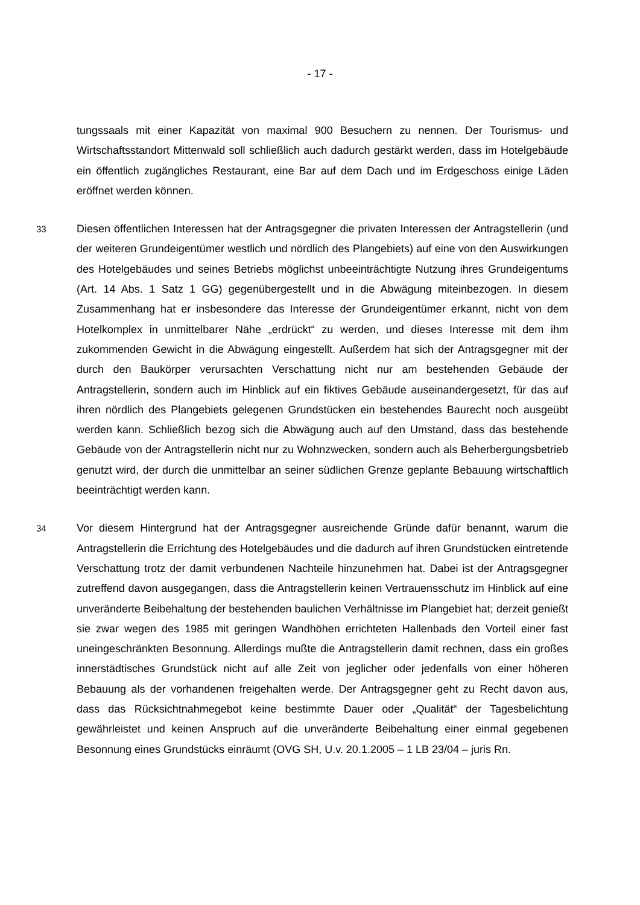- 17 -
tungssaals mit einer Kapazität von maximal 900 Besuchern zu nennen. Der Tourismus- und Wirtschaftsstandort Mittenwald soll schließlich auch dadurch gestärkt werden, dass im Hotelgebäude ein öffentlich zugängliches Restaurant, eine Bar auf dem Dach und im Erdgeschoss einige Läden eröffnet werden können.
33
Diesen öffentlichen Interessen hat der Antragsgegner die privaten Interessen der Antragstellerin (und der weiteren Grundeigentümer westlich und nördlich des Plangebiets) auf eine von den Auswirkungen des Hotelgebäudes und seines Betriebs möglichst unbeeinträchtigte Nutzung ihres Grundeigentums (Art. 14 Abs. 1 Satz 1 GG) gegenübergestellt und in die Abwägung miteinbezogen. In diesem Zusammenhang hat er insbesondere das Interesse der Grundeigentümer erkannt, nicht von dem Hotelkomplex in unmittelbarer Nähe „erdrückt“ zu werden, und dieses Interesse mit dem ihm zukommenden Gewicht in die Abwägung eingestellt. Außerdem hat sich der Antragsgegner mit der durch den Baukörper verursachten Verschattung nicht nur am bestehenden Gebäude der Antragstellerin, sondern auch im Hinblick auf ein fiktives Gebäude auseinandergesetzt, für das auf ihren nördlich des Plangebiets gelegenen Grundstücken ein bestehendes Baurecht noch ausgeübt werden kann. Schließlich bezog sich die Abwägung auch auf den Umstand, dass das bestehende Gebäude von der Antragstellerin nicht nur zu Wohnzwecken, sondern auch als Beherbergungsbetrieb genutzt wird, der durch die unmittelbar an seiner südlichen Grenze geplante Bebauung wirtschaftlich beeinträchtigt werden kann.
34
Vor diesem Hintergrund hat der Antragsgegner ausreichende Gründe dafür benannt, warum die Antragstellerin die Errichtung des Hotelgebäudes und die dadurch auf ihren Grundstücken eintretende Verschattung trotz der damit verbundenen Nachteile hinzunehmen hat. Dabei ist der Antragsgegner zutreffend davon ausgegangen, dass die Antragstellerin keinen Vertrauensschutz im Hinblick auf eine unveränderte Beibehaltung der bestehenden baulichen Verhältnisse im Plangebiet hat; derzeit genießt sie zwar wegen des 1985 mit geringen Wandhöhen errichteten Hallenbads den Vorteil einer fast uneingeschränkten Besonnung. Allerdings mußte die Antragstellerin damit rechnen, dass ein großes innerstädtisches Grundstück nicht auf alle Zeit von jeglicher oder jedenfalls von einer höheren Bebauung als der vorhandenen freigehalten werde. Der Antragsgegner geht zu Recht davon aus, dass das Rücksichtnahmegebot keine bestimmte Dauer oder „Qualität“ der Tagesbelichtung gewährleistet und keinen Anspruch auf die unveränderte Beibehaltung einer einmal gegebenen Besonnung eines Grundstücks einräumt (OVG SH, U.v. 20.1.2005 – 1 LB 23/04 – juris Rn.